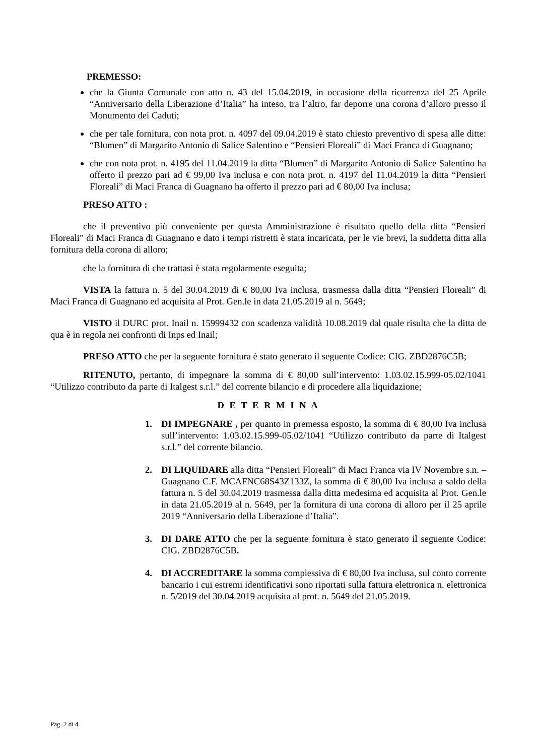PREMESSO:
che la Giunta Comunale con atto n. 43 del 15.04.2019, in occasione della ricorrenza del 25 Aprile “Anniversario della Liberazione d’Italia” ha inteso, tra l’altro, far deporre una corona d’alloro presso il Monumento dei Caduti;
che per tale fornitura, con nota prot. n. 4097 del 09.04.2019 è stato chiesto preventivo di spesa alle ditte: “Blumen” di Margarito Antonio di Salice Salentino e “Pensieri Floreali” di Maci Franca di Guagnano;
che con nota prot. n. 4195 del 11.04.2019 la ditta “Blumen” di Margarito Antonio di Salice Salentino ha offerto il prezzo pari ad € 99,00 Iva inclusa e con nota prot. n. 4197 del 11.04.2019 la ditta “Pensieri Floreali” di Maci Franca di Guagnano ha offerto il prezzo pari ad € 80,00 Iva inclusa;
PRESO ATTO :
che il preventivo più conveniente per questa Amministrazione è risultato quello della ditta “Pensieri Floreali” di Maci Franca di Guagnano e dato i tempi ristretti è stata incaricata, per le vie brevi, la suddetta ditta alla fornitura della corona di alloro;
che la fornitura di che trattasi è stata regolarmente eseguita;
VISTA la fattura n. 5 del 30.04.2019 di € 80,00 Iva inclusa, trasmessa dalla ditta “Pensieri Floreali” di Maci Franca di Guagnano ed acquisita al Prot. Gen.le in data 21.05.2019 al n. 5649;
VISTO il DURC prot. Inail n. 15999432 con scadenza validità 10.08.2019 dal quale risulta che la ditta de qua è in regola nei confronti di Inps ed Inail;
PRESO ATTO che per la seguente fornitura è stato generato il seguente Codice: CIG. ZBD2876C5B;
RITENUTO, pertanto, di impegnare la somma di € 80,00 sull’intervento: 1.03.02.15.999-05.02/1041 “Utilizzo contributo da parte di Italgest s.r.l.” del corrente bilancio e di procedere alla liquidazione;
D E T E R M I N A
1. DI IMPEGNARE , per quanto in premessa esposto, la somma di € 80,00 Iva inclusa sull’intervento: 1.03.02.15.999-05.02/1041 “Utilizzo contributo da parte di Italgest s.r.l.” del corrente bilancio.
2. DI LIQUIDARE alla ditta “Pensieri Floreali” di Maci Franca via IV Novembre s.n. – Guagnano C.F. MCAFNC68S43Z133Z, la somma di € 80,00 Iva inclusa a saldo della fattura n. 5 del 30.04.2019 trasmessa dalla ditta medesima ed acquisita al Prot. Gen.le in data 21.05.2019 al n. 5649, per la fornitura di una corona di alloro per il 25 aprile 2019 “Anniversario della Liberazione d’Italia”.
3. DI DARE ATTO che per la seguente fornitura è stato generato il seguente Codice: CIG. ZBD2876C5B.
4. DI ACCREDITARE la somma complessiva di € 80,00 Iva inclusa, sul conto corrente bancario i cui estremi identificativi sono riportati sulla fattura elettronica n. elettronica n. 5/2019 del 30.04.2019 acquisita al prot. n. 5649 del 21.05.2019.
Pag. 2 di 4